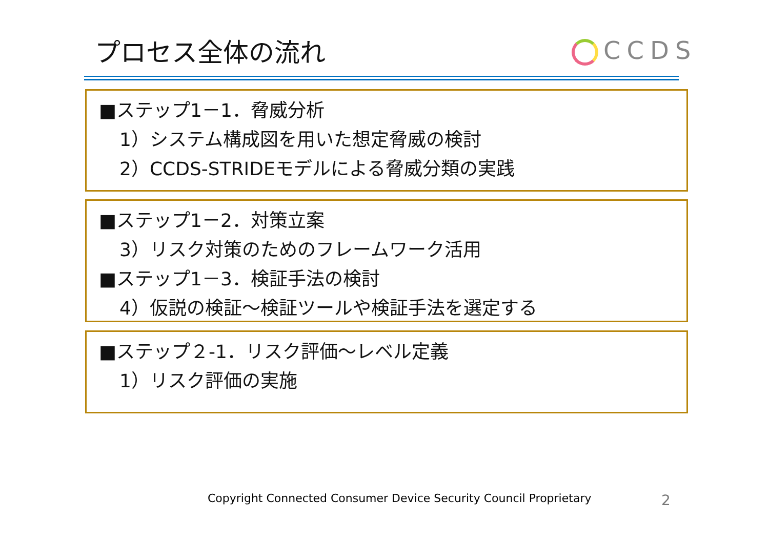プロセス全体の流れ CCDS
■ステップ1－1．脅威分析
1）システム構成図を用いた想定脅威の検討
2）CCDS-STRIDEモデルによる脅威分類の実践
■ステップ1－2．対策立案
3）リスク対策のためのフレームワーク活用
■ステップ1－3．検証手法の検討
4）仮説の検証～検証ツールや検証手法を選定する
■ステップ２-1．リスク評価～レベル定義
1）リスク評価の実施
Copyright Connected Consumer Device Security Council Proprietary
2